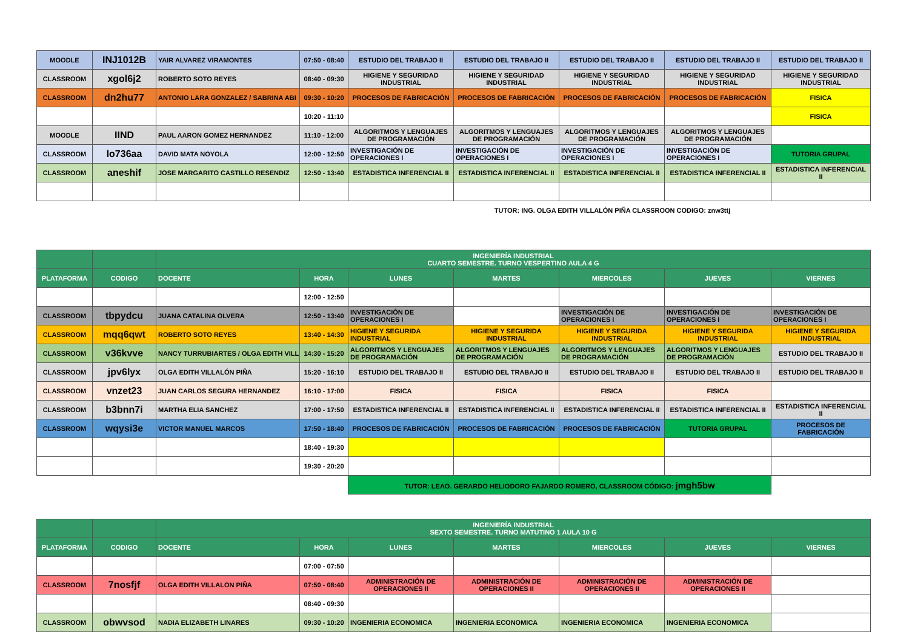| MOODLE | INJ1012B | YAIR ALVAREZ VIRAMONTES | 07:50 - 08:40 | ESTUDIO DEL TRABAJO II | ESTUDIO DEL TRABAJO II | ESTUDIO DEL TRABAJO II | ESTUDIO DEL TRABAJO II | ESTUDIO DEL TRABAJO II |
| CLASSROOM | xgol6j2 | ROBERTO SOTO REYES | 08:40 - 09:30 | HIGIENE Y SEGURIDAD INDUSTRIAL | HIGIENE Y SEGURIDAD INDUSTRIAL | HIGIENE Y SEGURIDAD INDUSTRIAL | HIGIENE Y SEGURIDAD INDUSTRIAL | HIGIENE Y SEGURIDAD INDUSTRIAL |
| CLASSROOM | dn2hu77 | ANTONIO LARA GONZALEZ / SABRINA ABI | 09:30 - 10:20 | PROCESOS DE FABRICACIÓN | PROCESOS DE FABRICACIÓN | PROCESOS DE FABRICACIÓN | PROCESOS DE FABRICACIÓN | FISICA |
| | | | 10:20 - 11:10 | | | | | FISICA |
| MOODLE | IIND | PAUL AARON GOMEZ HERNANDEZ | 11:10 - 12:00 | ALGORITMOS Y LENGUAJES DE PROGRAMACIÓN | ALGORITMOS Y LENGUAJES DE PROGRAMACIÓN | ALGORITMOS Y LENGUAJES DE PROGRAMACIÓN | ALGORITMOS Y LENGUAJES DE PROGRAMACIÓN | |
| CLASSROOM | lo736aa | DAVID MATA NOYOLA | 12:00 - 12:50 | INVESTIGACIÓN DE OPERACIONES I | INVESTIGACIÓN DE OPERACIONES I | INVESTIGACIÓN DE OPERACIONES I | INVESTIGACIÓN DE OPERACIONES I | TUTORIA GRUPAL |
| CLASSROOM | aneshif | JOSE MARGARITO CASTILLO RESENDIZ | 12:50 - 13:40 | ESTADISTICA INFERENCIAL II | ESTADISTICA INFERENCIAL II | ESTADISTICA INFERENCIAL II | ESTADISTICA INFERENCIAL II | ESTADISTICA INFERENCIAL II |
| | | | | | TUTOR: ING. OLGA EDITH VILLALÓN PIÑA CLASSROON CODIGO: znw3ttj | | | |
| | | INGENIERÍA INDUSTRIAL CUARTO SEMESTRE. TURNO VESPERTINO AULA 4 G | | | | | | |
| PLATAFORMA | CODIGO | DOCENTE | HORA | LUNES | MARTES | MIERCOLES | JUEVES | VIERNES |
| | | | 12:00 - 12:50 | | | | | |
| CLASSROOM | tbpydcu | JUANA CATALINA OLVERA | 12:50 - 13:40 | INVESTIGACIÓN DE OPERACIONES I | | INVESTIGACIÓN DE OPERACIONES I | INVESTIGACIÓN DE OPERACIONES I | INVESTIGACIÓN DE OPERACIONES I |
| CLASSROOM | mqq6qwt | ROBERTO SOTO REYES | 13:40 - 14:30 | HIGIENE Y SEGURIDA INDUSTRIAL | HIGIENE Y SEGURIDA INDUSTRIAL | HIGIENE Y SEGURIDA INDUSTRIAL | HIGIENE Y SEGURIDA INDUSTRIAL | HIGIENE Y SEGURIDA INDUSTRIAL |
| CLASSROOM | v36kvve | NANCY TURRUBIARTES / OLGA EDITH VILL | 14:30 - 15:20 | ALGORITMOS Y LENGUAJES DE PROGRAMACIÓN | ALGORITMOS Y LENGUAJES DE PROGRAMACIÓN | ALGORITMOS Y LENGUAJES DE PROGRAMACIÓN | ALGORITMOS Y LENGUAJES DE PROGRAMACIÓN | ESTUDIO DEL TRABAJO II |
| CLASSROOM | jpv6lyx | OLGA EDITH VILLALÓN PIÑA | 15:20 - 16:10 | ESTUDIO DEL TRABAJO II | ESTUDIO DEL TRABAJO II | ESTUDIO DEL TRABAJO II | ESTUDIO DEL TRABAJO II | ESTUDIO DEL TRABAJO II |
| CLASSROOM | vnzet23 | JUAN CARLOS SEGURA HERNANDEZ | 16:10 - 17:00 | FISICA | FISICA | FISICA | FISICA | |
| CLASSROOM | b3bnn7i | MARTHA ELIA SANCHEZ | 17:00 - 17:50 | ESTADISTICA INFERENCIAL II | ESTADISTICA INFERENCIAL II | ESTADISTICA INFERENCIAL II | ESTADISTICA INFERENCIAL II | ESTADISTICA INFERENCIAL II |
| CLASSROOM | wqysi3e | VICTOR MANUEL MARCOS | 17:50 - 18:40 | PROCESOS DE FABRICACIÓN | PROCESOS DE FABRICACIÓN | PROCESOS DE FABRICACIÓN | TUTORIA GRUPAL | PROCESOS DE FABRICACIÓN |
| | | | 18:40 - 19:30 | | | | | |
| | | | 19:30 - 20:20 | | | | | |
| | | | | TUTOR: LEAO. GERARDO HELIODORO FAJARDO ROMERO, CLASSROOM CÓDIGO: jmgh5bw | | | | |
| | | INGENIERÍA INDUSTRIAL SEXTO SEMESTRE. TURNO MATUTINO 1 AULA 10 G | | | | | | |
| PLATAFORMA | CODIGO | DOCENTE | HORA | LUNES | MARTES | MIERCOLES | JUEVES | VIERNES |
| | | | 07:00 - 07:50 | | | | | |
| CLASSROOM | 7nosfjf | OLGA EDITH VILLALON PIÑA | 07:50 - 08:40 | ADMINISTRACIÓN DE OPERACIONES II | ADMINISTRACIÓN DE OPERACIONES II | ADMINISTRACIÓN DE OPERACIONES II | ADMINISTRACIÓN DE OPERACIONES II | |
| | | | 08:40 - 09:30 | | | | | |
| CLASSROOM | obwvsod | NADIA ELIZABETH LINARES | 09:30 - 10:20 | INGENIERIA ECONOMICA | INGENIERIA ECONOMICA | INGENIERIA ECONOMICA | INGENIERIA ECONOMICA | |